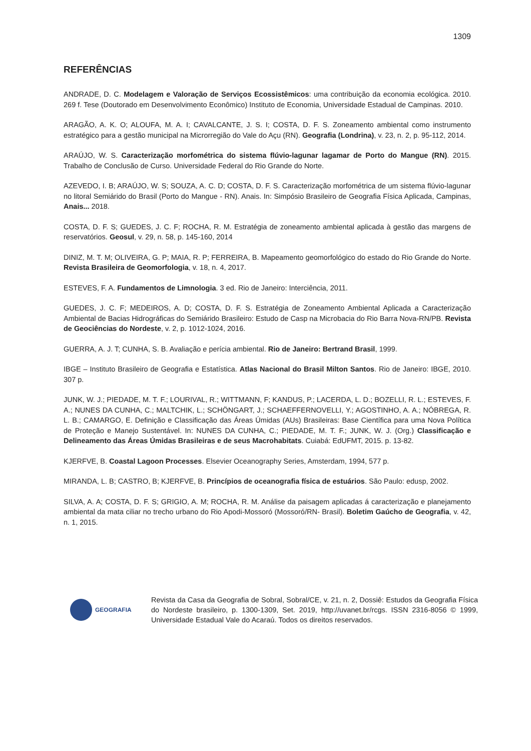1309
REFERÊNCIAS
ANDRADE, D. C. Modelagem e Valoração de Serviços Ecossistêmicos: uma contribuição da economia ecológica. 2010. 269 f. Tese (Doutorado em Desenvolvimento Econômico) Instituto de Economia, Universidade Estadual de Campinas. 2010.
ARAGÃO, A. K. O; ALOUFA, M. A. I; CAVALCANTE, J. S. I; COSTA, D. F. S. Zoneamento ambiental como instrumento estratégico para a gestão municipal na Microrregião do Vale do Açu (RN). Geografia (Londrina), v. 23, n. 2, p. 95-112, 2014.
ARAÚJO, W. S. Caracterização morfométrica do sistema flúvio-lagunar lagamar de Porto do Mangue (RN). 2015. Trabalho de Conclusão de Curso. Universidade Federal do Rio Grande do Norte.
AZEVEDO, I. B; ARAÚJO, W. S; SOUZA, A. C. D; COSTA, D. F. S. Caracterização morfométrica de um sistema flúvio-lagunar no litoral Semiárido do Brasil (Porto do Mangue - RN). Anais. In: Simpósio Brasileiro de Geografia Física Aplicada, Campinas, Anais... 2018.
COSTA, D. F. S; GUEDES, J. C. F; ROCHA, R. M. Estratégia de zoneamento ambiental aplicada à gestão das margens de reservatórios. Geosul, v. 29, n. 58, p. 145-160, 2014
DINIZ, M. T. M; OLIVEIRA, G. P; MAIA, R. P; FERREIRA, B. Mapeamento geomorfológico do estado do Rio Grande do Norte. Revista Brasileira de Geomorfologia, v. 18, n. 4, 2017.
ESTEVES, F. A. Fundamentos de Limnologia. 3 ed. Rio de Janeiro: Interciência, 2011.
GUEDES, J. C. F; MEDEIROS, A. D; COSTA, D. F. S. Estratégia de Zoneamento Ambiental Aplicada a Caracterização Ambiental de Bacias Hidrográficas do Semiárido Brasileiro: Estudo de Casp na Microbacia do Rio Barra Nova-RN/PB. Revista de Geociências do Nordeste, v. 2, p. 1012-1024, 2016.
GUERRA, A. J. T; CUNHA, S. B. Avaliação e perícia ambiental. Rio de Janeiro: Bertrand Brasil, 1999.
IBGE – Instituto Brasileiro de Geografia e Estatística. Atlas Nacional do Brasil Milton Santos. Rio de Janeiro: IBGE, 2010. 307 p.
JUNK, W. J.; PIEDADE, M. T. F.; LOURIVAL, R.; WITTMANN, F; KANDUS, P.; LACERDA, L. D.; BOZELLI, R. L.; ESTEVES, F. A.; NUNES DA CUNHA, C.; MALTCHIK, L.; SCHÖNGART, J.; SCHAEFFERNOVELLI, Y.; AGOSTINHO, A. A.; NÓBREGA, R. L. B.; CAMARGO, E. Definição e Classificação das Áreas Úmidas (AUs) Brasileiras: Base Científica para uma Nova Política de Proteção e Manejo Sustentável. In: NUNES DA CUNHA, C.; PIEDADE, M. T. F.; JUNK, W. J. (Org.) Classificação e Delineamento das Áreas Úmidas Brasileiras e de seus Macrohabitats. Cuiabá: EdUFMT, 2015. p. 13-82.
KJERFVE, B. Coastal Lagoon Processes. Elsevier Oceanography Series, Amsterdam, 1994, 577 p.
MIRANDA, L. B; CASTRO, B; KJERFVE, B. Princípios de oceanografia física de estuários. São Paulo: edusp, 2002.
SILVA, A. A; COSTA, D. F. S; GRIGIO, A. M; ROCHA, R. M. Análise da paisagem aplicadas á caracterização e planejamento ambiental da mata ciliar no trecho urbano do Rio Apodi-Mossoró (Mossoró/RN- Brasil). Boletim Gaúcho de Geografia, v. 42, n. 1, 2015.
GEOGRAFIA
Revista da Casa da Geografia de Sobral, Sobral/CE, v. 21, n. 2, Dossiê: Estudos da Geografia Física do Nordeste brasileiro, p. 1300-1309, Set. 2019, http://uvanet.br/rcgs. ISSN 2316-8056 © 1999, Universidade Estadual Vale do Acaraú. Todos os direitos reservados.